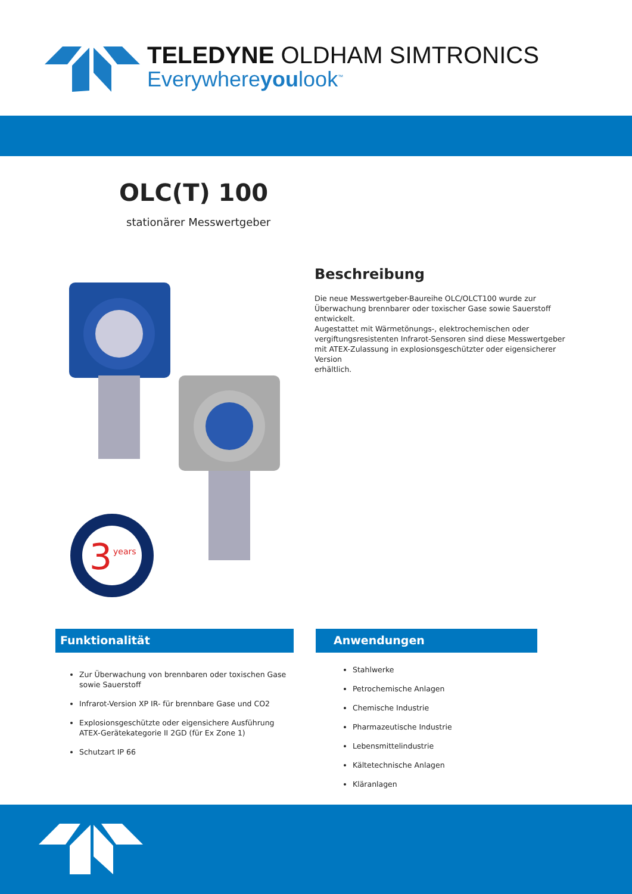TELEDYNE OLDHAM SIMTRONICS
Everywhereyoulook<sup>™</sup>
OLC(T) 100
stationärer Messwertgeber
3
years
Beschreibung
Die neue Messwertgeber-Baureihe OLC/OLCT100 wurde zur Überwachung brennbarer oder toxischer Gase sowie Sauerstoff entwickelt.
Augestattet mit Wärmetönungs-, elektrochemischen oder vergiftungsresistenten Infrarot-Sensoren sind diese Messwertgeber mit ATEX-Zulassung in explosionsgeschützter oder eigensicherer Version
erhältlich.
Funktionalität
Zur Überwachung von brennbaren oder toxischen Gase sowie Sauerstoff
Infrarot-Version XP IR- für brennbare Gase und CO2
Explosionsgeschützte oder eigensichere Ausführung ATEX-Gerätekategorie II 2GD (für Ex Zone 1)
Schutzart IP 66
Anwendungen
Stahlwerke
Petrochemische Anlagen
Chemische Industrie
Pharmazeutische Industrie
Lebensmittelindustrie
Kältetechnische Anlagen
Kläranlagen